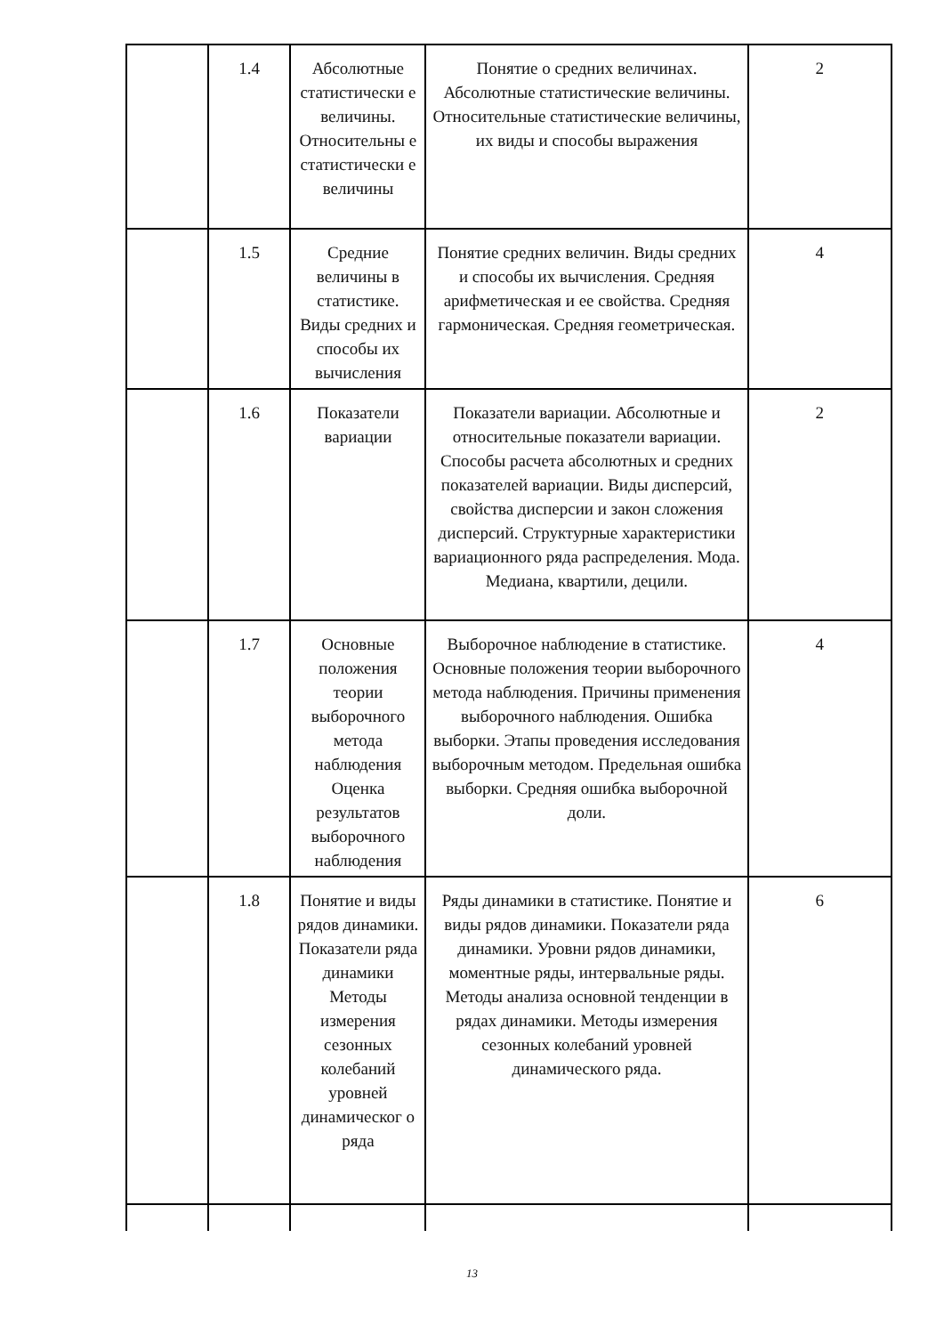| | 1.4 | Абсолютные статистически е величины. Относительны е статистически е величины | Понятие о средних величинах. Абсолютные статистические величины. Относительные статистические величины, их виды и способы выражения | 2 |
| | 1.5 | Средние величины в статистике. Виды средних и способы их вычисления | Понятие средних величин. Виды средних и способы их вычисления. Средняя арифметическая и ее свойства. Средняя гармоническая. Средняя геометрическая. | 4 |
| | 1.6 | Показатели вариации | Показатели вариации. Абсолютные и относительные показатели вариации. Способы расчета абсолютных и средних показателей вариации. Виды дисперсий, свойства дисперсии и закон сложения дисперсий. Структурные характеристики вариационного ряда распределения. Мода. Медиана, квартили, децили. | 2 |
| | 1.7 | Основные положения теории выборочного метода наблюдения Оценка результатов выборочного наблюдения | Выборочное наблюдение в статистике. Основные положения теории выборочного метода наблюдения. Причины применения выборочного наблюдения. Ошибка выборки. Этапы проведения исследования выборочным методом. Предельная ошибка выборки. Средняя ошибка выборочной доли. | 4 |
| | 1.8 | Понятие и виды рядов динамики. Показатели ряда динамики Методы измерения сезонных колебаний уровней динамическог о ряда | Ряды динамики в статистике. Понятие и виды рядов динамики. Показатели ряда динамики. Уровни рядов динамики, моментные ряды, интервальные ряды. Методы анализа основной тенденции в рядах динамики. Методы измерения сезонных колебаний уровней динамического ряда. | 6 |
13